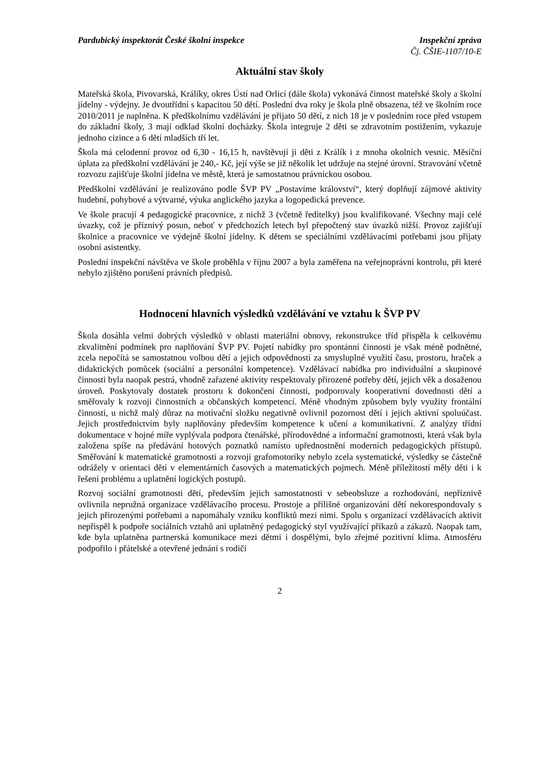Pardubický inspektorát České školní inspekce Inspekční zpráva
Čj. ČŠIE-1107/10-E
Aktuální stav školy
Mateřská škola, Pivovarská, Králíky, okres Ústí nad Orlicí (dále škola) vykonává činnost mateřské školy a školní jídelny - výdejny. Je dvoutřídní s kapacitou 50 dětí. Poslední dva roky je škola plně obsazena, též ve školním roce 2010/2011 je naplněna. K předškolnímu vzdělávání je přijato 50 dětí, z nich 18 je v posledním roce před vstupem do základní školy, 3 mají odklad školní docházky. Škola integruje 2 děti se zdravotním postižením, vykazuje jednoho cizince a 6 dětí mladších tří let.
Škola má celodenní provoz od 6,30 - 16,15 h, navštěvují ji děti z Králík i z mnoha okolních vesnic. Měsíční úplata za předškolní vzdělávání je 240,- Kč, její výše se již několik let udržuje na stejné úrovni. Stravování včetně rozvozu zajišťuje školní jídelna ve městě, která je samostatnou právnickou osobou.
Předškolní vzdělávání je realizováno podle ŠVP PV „Postavíme království“, který doplňují zájmové aktivity hudební, pohybové a výtvarné, výuka anglického jazyka a logopedická prevence.
Ve škole pracují 4 pedagogické pracovnice, z nichž 3 (včetně ředitelky) jsou kvalifikované. Všechny mají celé úvazky, což je příznivý posun, neboť v předchozích letech byl přepočtený stav úvazků nižší. Provoz zajišťují školnice a pracovnice ve výdejně školní jídelny. K dětem se speciálními vzdělávacími potřebami jsou přijaty osobní asistentky.
Poslední inspekční návštěva ve škole proběhla v říjnu 2007 a byla zaměřena na veřejnoprávní kontrolu, při které nebylo zjištěno porušení právních předpisů.
Hodnocení hlavních výsledků vzdělávání ve vztahu k ŠVP PV
Škola dosáhla velmi dobrých výsledků v oblasti materiální obnovy, rekonstrukce tříd přispěla k celkovému zkvalitnění podmínek pro naplňování ŠVP PV. Pojetí nabídky pro spontánní činnosti je však méně podnětné, zcela nepočítá se samostatnou volbou dětí a jejich odpovědností za smysluplné využití času, prostoru, hraček a didaktických pomůcek (sociální a personální kompetence). Vzdělávací nabídka pro individuální a skupinové činnosti byla naopak pestrá, vhodně zařazené aktivity respektovaly přirozené potřeby dětí, jejich věk a dosaženou úroveň. Poskytovaly dostatek prostoru k dokončení činnosti, podporovaly kooperativní dovednosti dětí a směřovaly k rozvoji činnostních a občanských kompetencí. Méně vhodným způsobem byly využity frontální činnosti, u nichž malý důraz na motivační složku negativně ovlivnil pozornost dětí i jejich aktivní spoluúčast. Jejich prostřednictvím byly naplňovány především kompetence k učení a komunikativní. Z analýzy třídní dokumentace v hojné míře vyplývala podpora čtenářské, přírodovědné a informační gramotnosti, která však byla založena spíše na předávání hotových poznatků namísto upřednostnění moderních pedagogických přístupů. Směřování k matematické gramotnosti a rozvoji grafomotoriky nebylo zcela systematické, výsledky se částečně odrážely v orientaci dětí v elementárních časových a matematických pojmech. Méně příležitostí měly děti i k řešení problému a uplatnění logických postupů.
Rozvoj sociální gramotnosti dětí, především jejich samostatnosti v sebeobsluze a rozhodování, nepříznivě ovlivnila nepružná organizace vzdělávacího procesu. Prostoje a přílišné organizování dětí nekorespondovaly s jejich přirozenými potřebami a napomáhaly vzniku konfliktů mezi nimi. Spolu s organizací vzdělávacích aktivit nepřispěl k podpoře sociálních vztahů ani uplatněný pedagogický styl využívající příkazů a zákazů. Naopak tam, kde byla uplatněna partnerská komunikace mezi dětmi i dospělými, bylo zřejmé pozitivní klima. Atmosféru podpořilo i přátelské a otevřené jednání s rodiči
2